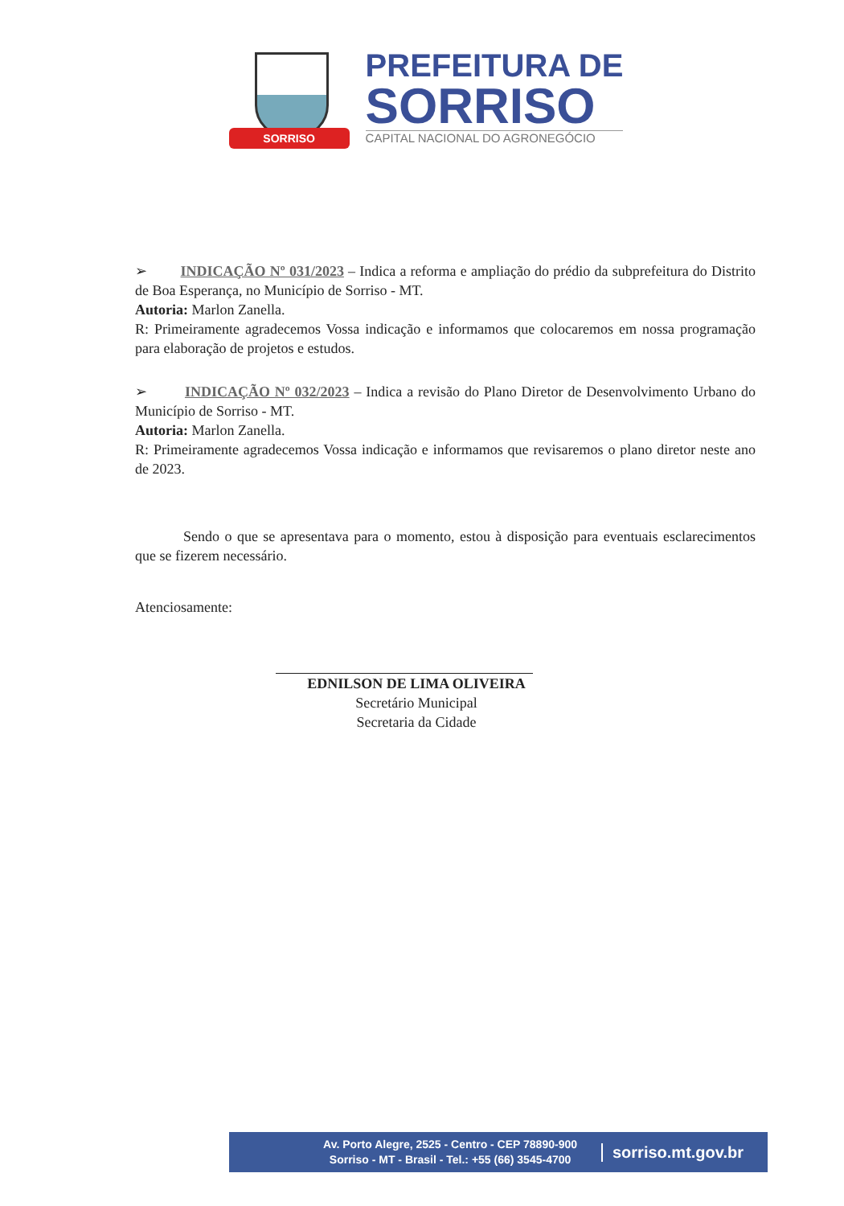SORRISO
PREFEITURA DE
SORRISO
CAPITAL NACIONAL DO AGRONEGÓCIO
➢ INDICAÇÃO Nº 031/2023 – Indica a reforma e ampliação do prédio da subprefeitura do Distrito de Boa Esperança, no Município de Sorriso - MT.
Autoria: Marlon Zanella.
R: Primeiramente agradecemos Vossa indicação e informamos que colocaremos em nossa programação para elaboração de projetos e estudos.
➢ INDICAÇÃO Nº 032/2023 – Indica a revisão do Plano Diretor de Desenvolvimento Urbano do Município de Sorriso - MT.
Autoria: Marlon Zanella.
R: Primeiramente agradecemos Vossa indicação e informamos que revisaremos o plano diretor neste ano de 2023.
Sendo o que se apresentava para o momento, estou à disposição para eventuais esclarecimentos que se fizerem necessário.
Atenciosamente:
EDNILSON DE LIMA OLIVEIRA
Secretário Municipal
Secretaria da Cidade
Av. Porto Alegre, 2525 - Centro - CEP 78890-900
Sorriso - MT - Brasil - Tel.: +55 (66) 3545-4700
sorriso.mt.gov.br